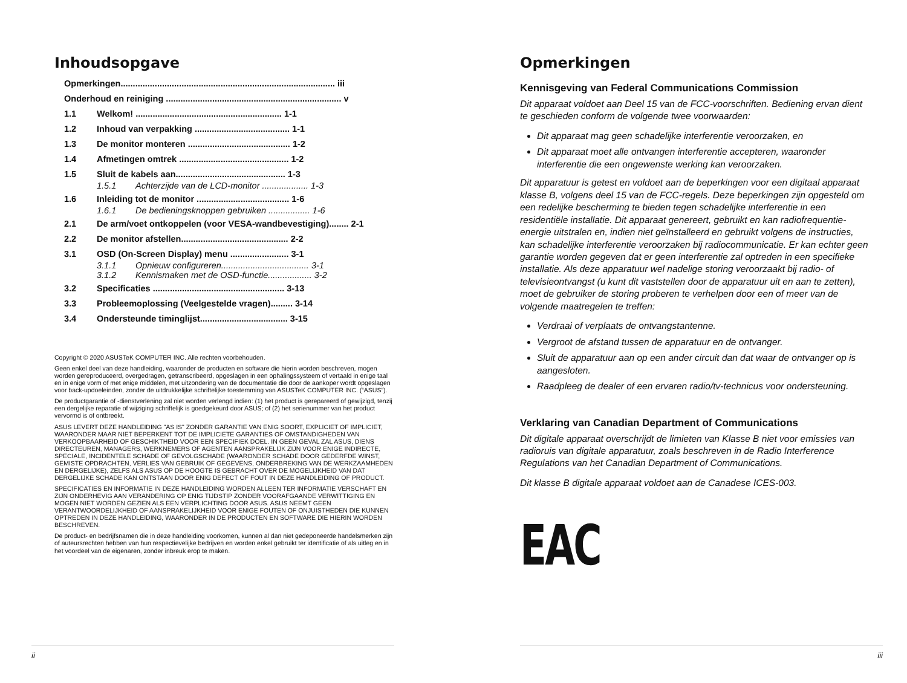Inhoudsopgave
Opmerkingen........................................................................................ iii
Onderhoud en reiniging ........................................................................ v
1.1 Welkom! ............................................................ 1-1
1.2 Inhoud van verpakking ....................................... 1-1
1.3 De monitor monteren .......................................... 1-2
1.4 Afmetingen omtrek ............................................. 1-2
1.5 Sluit de kabels aan............................................. 1-3
1.5.1 Achterzijde van de LCD-monitor ................... 1-3
1.6 Inleiding tot de monitor ...................................... 1-6
1.6.1 De bedieningsknoppen gebruiken ................. 1-6
2.1 De arm/voet ontkoppelen (voor VESA-wandbevestiging)........ 2-1
2.2 De monitor afstellen............................................ 2-2
3.1 OSD (On-Screen Display) menu ........................ 3-1
3.1.1 Opnieuw configureren.................................... 3-1
3.1.2 Kennismaken met de OSD-functie.................. 3-2
3.2 Specificaties ...................................................... 3-13
3.3 Probleemoplossing (Veelgestelde vragen)......... 3-14
3.4 Ondersteunde timinglijst.................................... 3-15
Copyright © 2020 ASUSTeK COMPUTER INC. Alle rechten voorbehouden.
Geen enkel deel van deze handleiding, waaronder de producten en software die hierin worden beschreven, mogen worden gereproduceerd, overgedragen, getranscribeerd, opgeslagen in een ophalingssysteem of vertaald in enige taal en in enige vorm of met enige middelen, met uitzondering van de documentatie die door de aankoper wordt opgeslagen voor back-updoeleinden, zonder de uitdrukkelijke schriftelijke toestemming van ASUSTeK COMPUTER INC. (“ASUS”).
De productgarantie of -dienstverlening zal niet worden verlengd indien: (1) het product is gerepareerd of gewijzigd, tenzij een dergelijke reparatie of wijziging schriftelijk is goedgekeurd door ASUS; of (2) het serienummer van het product vervormd is of ontbreekt.
ASUS LEVERT DEZE HANDLEIDING "AS IS" ZONDER GARANTIE VAN ENIG SOORT, EXPLICIET OF IMPLICIET, WAARONDER MAAR NIET BEPERKENT TOT DE IMPLICIETE GARANTIES OF OMSTANDIGHEDEN VAN VERKOOPBAARHEID OF GESCHIKTHEID VOOR EEN SPECIFIEK DOEL. IN GEEN GEVAL ZAL ASUS, DIENS DIRECTEUREN, MANAGERS, WERKNEMERS OF AGENTEN AANSPRAKELIJK ZIJN VOOR ENIGE INDIRECTE, SPECIALE, INCIDENTELE SCHADE OF GEVOLGSCHADE (WAARONDER SCHADE DOOR GEDERFDE WINST, GEMISTE OPDRACHTEN, VERLIES VAN GEBRUIK OF GEGEVENS, ONDERBREKING VAN DE WERKZAAMHEDEN EN DERGELIJKE), ZELFS ALS ASUS OP DE HOOGTE IS GEBRACHT OVER DE MOGELIJKHEID VAN DAT DERGELIJKE SCHADE KAN ONTSTAAN DOOR ENIG DEFECT OF FOUT IN DEZE HANDLEIDING OF PRODUCT.
SPECIFICATIES EN INFORMATIE IN DEZE HANDLEIDING WORDEN ALLEEN TER INFORMATIE VERSCHAFT EN ZIJN ONDERHEVIG AAN VERANDERING OP ENIG TIJDSTIP ZONDER VOORAFGAANDE VERWITTIGING EN MOGEN NIET WORDEN GEZIEN ALS EEN VERPLICHTING DOOR ASUS. ASUS NEEMT GEEN VERANTWOORDELIJKHEID OF AANSPRAKELIJKHEID VOOR ENIGE FOUTEN OF ONJUISTHEDEN DIE KUNNEN OPTREDEN IN DEZE HANDLEIDING, WAARONDER IN DE PRODUCTEN EN SOFTWARE DIE HIERIN WORDEN BESCHREVEN.
De product- en bedrijfsnamen die in deze handleiding voorkomen, kunnen al dan niet gedeponeerde handelsmerken zijn of auteursrechten hebben van hun respectievelijke bedrijven en worden enkel gebruikt ter identificatie of als uitleg en in het voordeel van de eigenaren, zonder inbreuk erop te maken.
ii
Opmerkingen
Kennisgeving van Federal Communications Commission
Dit apparaat voldoet aan Deel 15 van de FCC-voorschriften. Bediening ervan dient te geschieden conform de volgende twee voorwaarden:
Dit apparaat mag geen schadelijke interferentie veroorzaken, en
Dit apparaat moet alle ontvangen interferentie accepteren, waaronder interferentie die een ongewenste werking kan veroorzaken.
Dit apparatuur is getest en voldoet aan de beperkingen voor een digitaal apparaat klasse B, volgens deel 15 van de FCC-regels. Deze beperkingen zijn opgesteld om een redelijke bescherming te bieden tegen schadelijke interferentie in een residentiële installatie. Dit apparaat genereert, gebruikt en kan radiofrequentie-energie uitstralen en, indien niet geïnstalleerd en gebruikt volgens de instructies, kan schadelijke interferentie veroorzaken bij radiocommunicatie. Er kan echter geen garantie worden gegeven dat er geen interferentie zal optreden in een specifieke installatie. Als deze apparatuur wel nadelige storing veroorzaakt bij radio- of televisieontvangst (u kunt dit vaststellen door de apparatuur uit en aan te zetten), moet de gebruiker de storing proberen te verhelpen door een of meer van de volgende maatregelen te treffen:
Verdraai of verplaats de ontvangstantenne.
Vergroot de afstand tussen de apparatuur en de ontvanger.
Sluit de apparatuur aan op een ander circuit dan dat waar de ontvanger op is aangesloten.
Raadpleeg de dealer of een ervaren radio/tv-technicus voor ondersteuning.
Verklaring van Canadian Department of Communications
Dit digitale apparaat overschrijdt de limieten van Klasse B niet voor emissies van radioruis van digitale apparatuur, zoals beschreven in de Radio Interference Regulations van het Canadian Department of Communications.
Dit klasse B digitale apparaat voldoet aan de Canadese ICES-003.
EAC
iii